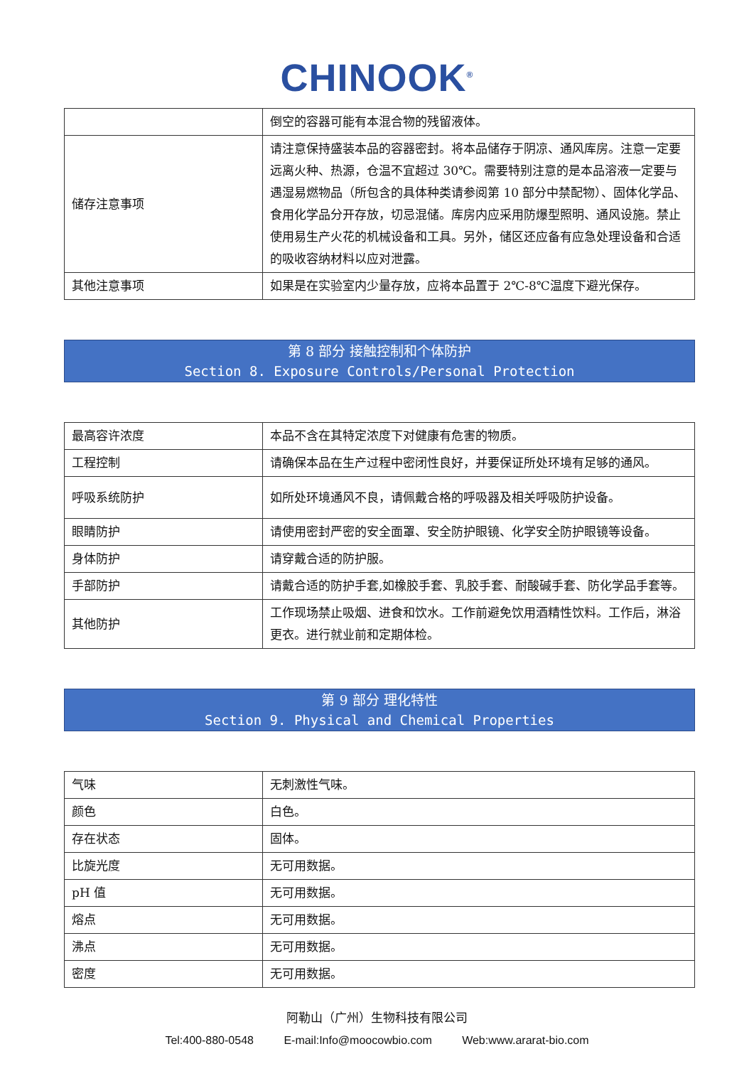CHINOOK<sup>®</sup>
| | 倒空的容器可能有本混合物的残留液体。 |
| 储存注意事项 | 请注意保持盛装本品的容器密封。将本品储存于阴凉、通风库房。注意一定要远离火种、热源，仓温不宜超过 30℃。需要特别注意的是本品溶液一定要与遇湿易燃物品（所包含的具体种类请参阅第 10 部分中禁配物）、固体化学品、食用化学品分开存放，切忌混储。库房内应采用防爆型照明、通风设施。禁止使用易生产火花的机械设备和工具。另外，储区还应备有应急处理设备和合适的吸收容纳材料以应对泄露。 |
| 其他注意事项 | 如果是在实验室内少量存放，应将本品置于 2℃-8℃温度下避光保存。 |
第 8 部分 接触控制和个体防护
Section 8. Exposure Controls/Personal Protection
| 最高容许浓度 | 本品不含在其特定浓度下对健康有危害的物质。 |
| 工程控制 | 请确保本品在生产过程中密闭性良好，并要保证所处环境有足够的通风。 |
| 呼吸系统防护 | 如所处环境通风不良，请佩戴合格的呼吸器及相关呼吸防护设备。 |
| 眼睛防护 | 请使用密封严密的安全面罩、安全防护眼镜、化学安全防护眼镜等设备。 |
| 身体防护 | 请穿戴合适的防护服。 |
| 手部防护 | 请戴合适的防护手套,如橡胶手套、乳胶手套、耐酸碱手套、防化学品手套等。 |
| 其他防护 | 工作现场禁止吸烟、进食和饮水。工作前避免饮用酒精性饮料。工作后，淋浴更衣。进行就业前和定期体检。 |
第 9 部分 理化特性
Section 9. Physical and Chemical Properties
| 气味 | 无刺激性气味。 |
| 颜色 | 白色。 |
| 存在状态 | 固体。 |
| 比旋光度 | 无可用数据。 |
| pH 值 | 无可用数据。 |
| 熔点 | 无可用数据。 |
| 沸点 | 无可用数据。 |
| 密度 | 无可用数据。 |
阿勒山（广州）生物科技有限公司
Tel:400-880-0548 E-mail:Info@moocowbio.com Web:www.ararat-bio.com